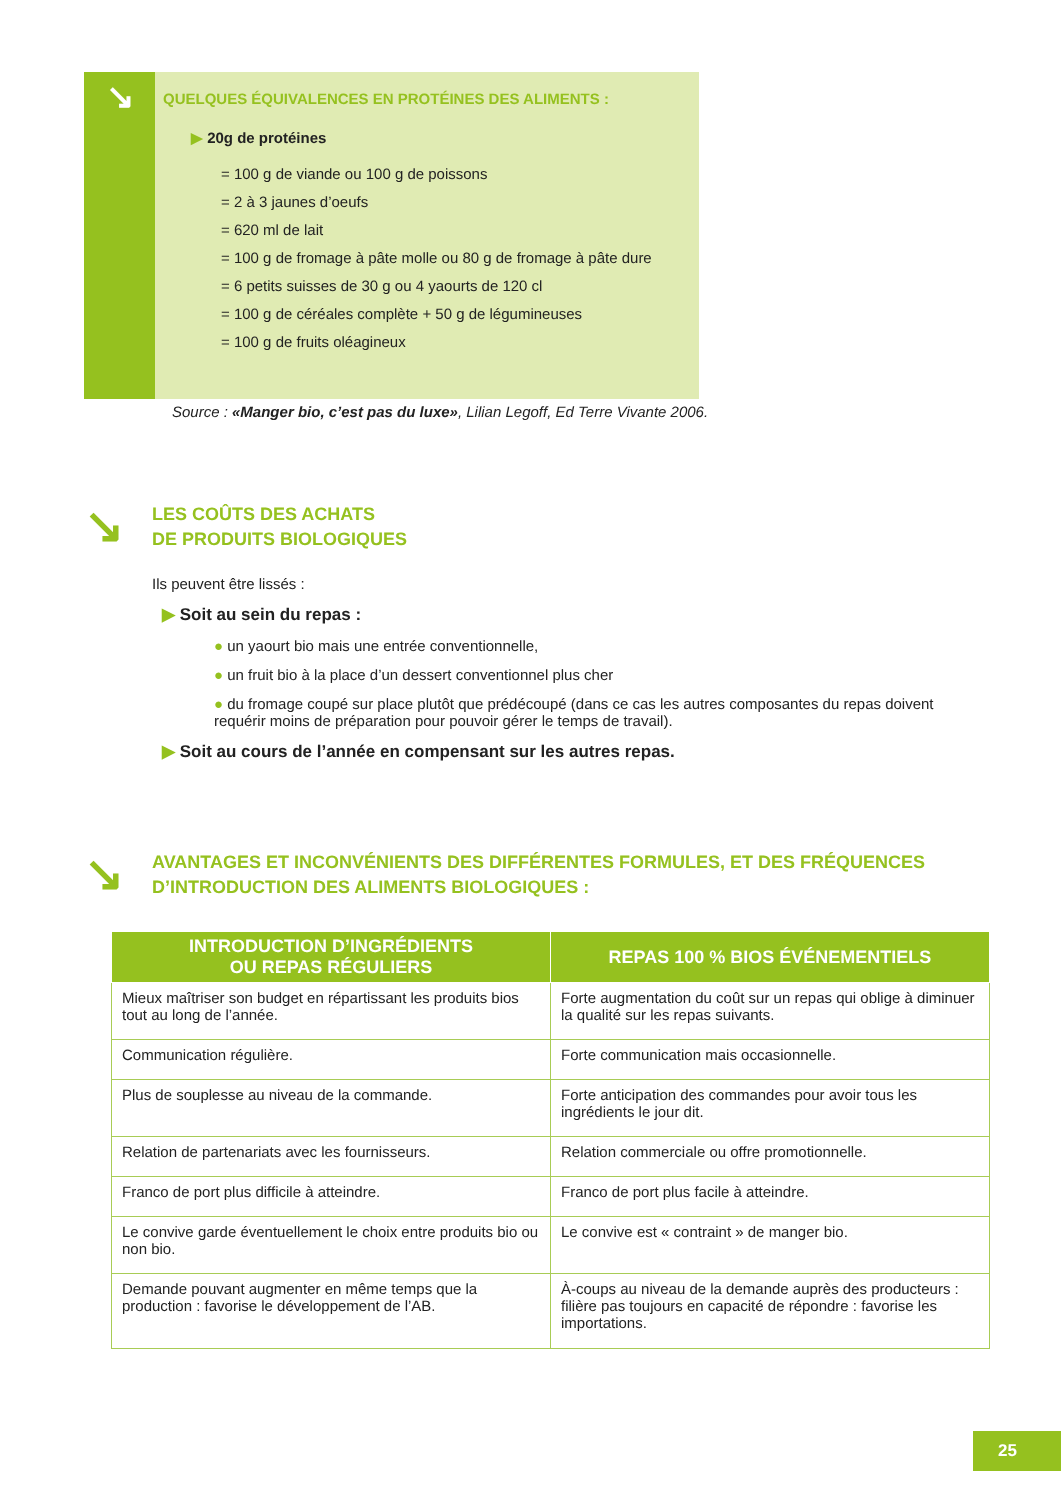↘
QUELQUES ÉQUIVALENCES EN PROTÉINES DES ALIMENTS :
▶ 20g de protéines
= 100 g de viande ou 100 g de poissons
= 2 à 3 jaunes d’oeufs
= 620 ml de lait
= 100 g de fromage à pâte molle ou 80 g de fromage à pâte dure
= 6 petits suisses de 30 g ou 4 yaourts de 120 cl
= 100 g de céréales complète + 50 g de légumineuses
= 100 g de fruits oléagineux
Source : «Manger bio, c’est pas du luxe», Lilian Legoff, Ed Terre Vivante 2006.
↘
LES COÛTS DES ACHATS
DE PRODUITS BIOLOGIQUES
Ils peuvent être lissés :
▶ Soit au sein du repas :
● un yaourt bio mais une entrée conventionnelle,
● un fruit bio à la place d’un dessert conventionnel plus cher
● du fromage coupé sur place plutôt que prédécoupé (dans ce cas les autres composantes du repas doivent requérir moins de préparation pour pouvoir gérer le temps de travail).
▶ Soit au cours de l’année en compensant sur les autres repas.
↘
AVANTAGES ET INCONVÉNIENTS DES DIFFÉRENTES FORMULES, ET DES FRÉQUENCES
D’INTRODUCTION DES ALIMENTS BIOLOGIQUES :
| INTRODUCTION D’INGRÉDIENTS OU REPAS RÉGULIERS | REPAS 100 % BIOS ÉVÉNEMENTIELS |
| --- | --- |
| Mieux maîtriser son budget en répartissant les produits bios tout au long de l’année. | Forte augmentation du coût sur un repas qui oblige à diminuer la qualité sur les repas suivants. |
| Communication régulière. | Forte communication mais occasionnelle. |
| Plus de souplesse au niveau de la commande. | Forte anticipation des commandes pour avoir tous les ingrédients le jour dit. |
| Relation de partenariats avec les fournisseurs. | Relation commerciale ou offre promotionnelle. |
| Franco de port plus difficile à atteindre. | Franco de port plus facile à atteindre. |
| Le convive garde éventuellement le choix entre produits bio ou non bio. | Le convive est « contraint » de manger bio. |
| Demande pouvant augmenter en même temps que la production : favorise le développement de l’AB. | À-coups au niveau de la demande auprès des producteurs : filière pas toujours en capacité de répondre : favorise les importations. |
25